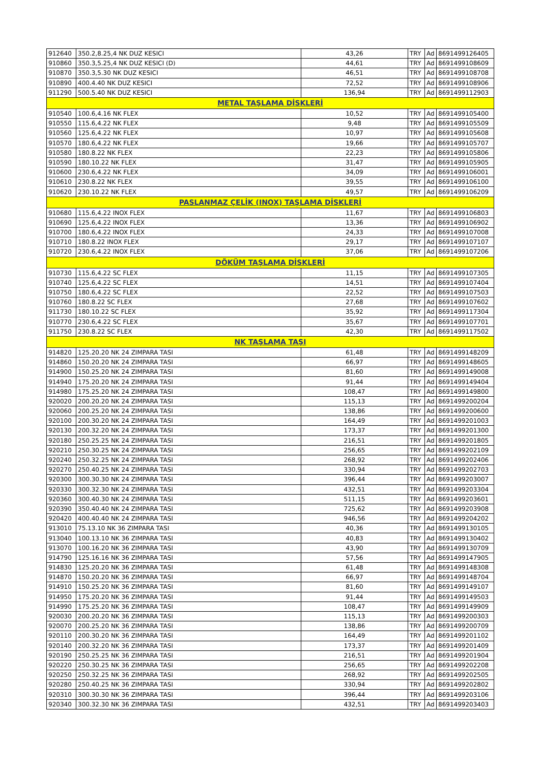| 912640 | 350.2,8.25,4 NK DUZ KESICI | 43,26 | TRY | Ad | 8691499126405 |
| 910860 | 350.3,5.25,4 NK DUZ KESICI (D) | 44,61 | TRY | Ad | 8691499108609 |
| 910870 | 350.3,5.30 NK DUZ KESICI | 46,51 | TRY | Ad | 8691499108708 |
| 910890 | 400.4.40 NK DUZ KESICI | 72,52 | TRY | Ad | 8691499108906 |
| 911290 | 500.5.40 NK DUZ KESICI | 136,94 | TRY | Ad | 8691499112903 |
| METAL TAŞLAMA DİSKLERİ | | | | | |
| 910540 | 100.6,4.16 NK FLEX | 10,52 | TRY | Ad | 8691499105400 |
| 910550 | 115.6,4.22 NK FLEX | 9,48 | TRY | Ad | 8691499105509 |
| 910560 | 125.6,4.22 NK FLEX | 10,97 | TRY | Ad | 8691499105608 |
| 910570 | 180.6,4.22 NK FLEX | 19,66 | TRY | Ad | 8691499105707 |
| 910580 | 180.8.22 NK FLEX | 22,23 | TRY | Ad | 8691499105806 |
| 910590 | 180.10.22 NK FLEX | 31,47 | TRY | Ad | 8691499105905 |
| 910600 | 230.6,4.22 NK FLEX | 34,09 | TRY | Ad | 8691499106001 |
| 910610 | 230.8.22 NK FLEX | 39,55 | TRY | Ad | 8691499106100 |
| 910620 | 230.10.22 NK FLEX | 49,57 | TRY | Ad | 8691499106209 |
| PASLANMAZ ÇELİK (INOX) TAŞLAMA DİSKLERİ | | | | | |
| 910680 | 115.6,4.22 INOX FLEX | 11,67 | TRY | Ad | 8691499106803 |
| 910690 | 125.6,4.22 INOX FLEX | 13,36 | TRY | Ad | 8691499106902 |
| 910700 | 180.6,4.22 INOX FLEX | 24,33 | TRY | Ad | 8691499107008 |
| 910710 | 180.8.22 INOX FLEX | 29,17 | TRY | Ad | 8691499107107 |
| 910720 | 230.6,4.22 INOX FLEX | 37,06 | TRY | Ad | 8691499107206 |
| DÖKÜM TAŞLAMA DİSKLERİ | | | | | |
| 910730 | 115.6,4.22 SC FLEX | 11,15 | TRY | Ad | 8691499107305 |
| 910740 | 125.6,4.22 SC FLEX | 14,51 | TRY | Ad | 8691499107404 |
| 910750 | 180.6,4.22 SC FLEX | 22,52 | TRY | Ad | 8691499107503 |
| 910760 | 180.8.22 SC FLEX | 27,68 | TRY | Ad | 8691499107602 |
| 911730 | 180.10.22 SC FLEX | 35,92 | TRY | Ad | 8691499117304 |
| 910770 | 230.6,4.22 SC FLEX | 35,67 | TRY | Ad | 8691499107701 |
| 911750 | 230.8.22 SC FLEX | 42,30 | TRY | Ad | 8691499117502 |
| NK TAŞLAMA TAŞI | | | | | |
| 914820 | 125.20.20 NK 24 ZIMPARA TASI | 61,48 | TRY | Ad | 8691499148209 |
| 914860 | 150.20.20 NK 24 ZIMPARA TASI | 66,97 | TRY | Ad | 8691499148605 |
| 914900 | 150.25.20 NK 24 ZIMPARA TASI | 81,60 | TRY | Ad | 8691499149008 |
| 914940 | 175.20.20 NK 24 ZIMPARA TASI | 91,44 | TRY | Ad | 8691499149404 |
| 914980 | 175.25.20 NK 24 ZIMPARA TASI | 108,47 | TRY | Ad | 8691499149800 |
| 920020 | 200.20.20 NK 24 ZIMPARA TASI | 115,13 | TRY | Ad | 8691499200204 |
| 920060 | 200.25.20 NK 24 ZIMPARA TASI | 138,86 | TRY | Ad | 8691499200600 |
| 920100 | 200.30.20 NK 24 ZIMPARA TASI | 164,49 | TRY | Ad | 8691499201003 |
| 920130 | 200.32.20 NK 24 ZIMPARA TASI | 173,37 | TRY | Ad | 8691499201300 |
| 920180 | 250.25.25 NK 24 ZIMPARA TASI | 216,51 | TRY | Ad | 8691499201805 |
| 920210 | 250.30.25 NK 24 ZIMPARA TASI | 256,65 | TRY | Ad | 8691499202109 |
| 920240 | 250.32.25 NK 24 ZIMPARA TASI | 268,92 | TRY | Ad | 8691499202406 |
| 920270 | 250.40.25 NK 24 ZIMPARA TASI | 330,94 | TRY | Ad | 8691499202703 |
| 920300 | 300.30.30 NK 24 ZIMPARA TASI | 396,44 | TRY | Ad | 8691499203007 |
| 920330 | 300.32.30 NK 24 ZIMPARA TASI | 432,51 | TRY | Ad | 8691499203304 |
| 920360 | 300.40.30 NK 24 ZIMPARA TASI | 511,15 | TRY | Ad | 8691499203601 |
| 920390 | 350.40.40 NK 24 ZIMPARA TASI | 725,62 | TRY | Ad | 8691499203908 |
| 920420 | 400.40.40 NK 24 ZIMPARA TASI | 946,56 | TRY | Ad | 8691499204202 |
| 913010 | 75.13.10 NK 36 ZIMPARA TASI | 40,36 | TRY | Ad | 8691499130105 |
| 913040 | 100.13.10 NK 36 ZIMPARA TASI | 40,83 | TRY | Ad | 8691499130402 |
| 913070 | 100.16.20 NK 36 ZIMPARA TASI | 43,90 | TRY | Ad | 8691499130709 |
| 914790 | 125.16.16 NK 36 ZIMPARA TASI | 57,56 | TRY | Ad | 8691499147905 |
| 914830 | 125.20.20 NK 36 ZIMPARA TASI | 61,48 | TRY | Ad | 8691499148308 |
| 914870 | 150.20.20 NK 36 ZIMPARA TASI | 66,97 | TRY | Ad | 8691499148704 |
| 914910 | 150.25.20 NK 36 ZIMPARA TASI | 81,60 | TRY | Ad | 8691499149107 |
| 914950 | 175.20.20 NK 36 ZIMPARA TASI | 91,44 | TRY | Ad | 8691499149503 |
| 914990 | 175.25.20 NK 36 ZIMPARA TASI | 108,47 | TRY | Ad | 8691499149909 |
| 920030 | 200.20.20 NK 36 ZIMPARA TASI | 115,13 | TRY | Ad | 8691499200303 |
| 920070 | 200.25.20 NK 36 ZIMPARA TASI | 138,86 | TRY | Ad | 8691499200709 |
| 920110 | 200.30.20 NK 36 ZIMPARA TASI | 164,49 | TRY | Ad | 8691499201102 |
| 920140 | 200.32.20 NK 36 ZIMPARA TASI | 173,37 | TRY | Ad | 8691499201409 |
| 920190 | 250.25.25 NK 36 ZIMPARA TASI | 216,51 | TRY | Ad | 8691499201904 |
| 920220 | 250.30.25 NK 36 ZIMPARA TASI | 256,65 | TRY | Ad | 8691499202208 |
| 920250 | 250.32.25 NK 36 ZIMPARA TASI | 268,92 | TRY | Ad | 8691499202505 |
| 920280 | 250.40.25 NK 36 ZIMPARA TASI | 330,94 | TRY | Ad | 8691499202802 |
| 920310 | 300.30.30 NK 36 ZIMPARA TASI | 396,44 | TRY | Ad | 8691499203106 |
| 920340 | 300.32.30 NK 36 ZIMPARA TASI | 432,51 | TRY | Ad | 8691499203403 |